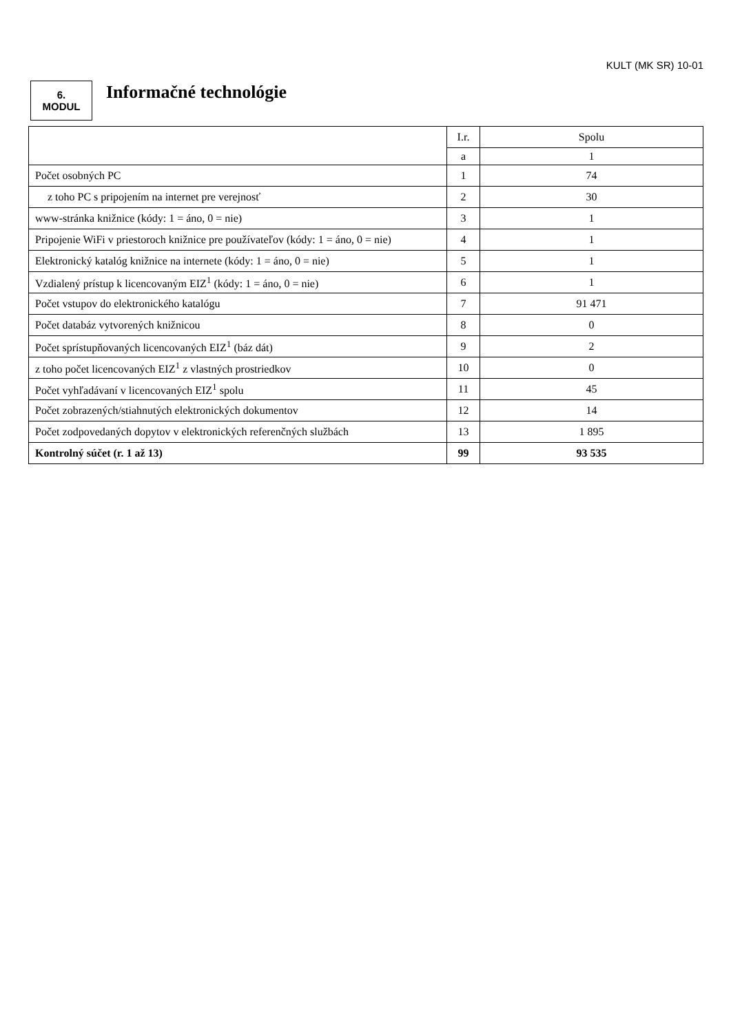KULT (MK SR) 10-01
6.
MODUL
Informačné technológie
| | I.r. | Spolu |
| | a | 1 |
| Počet osobných PC | 1 | 74 |
| z toho PC s pripojením na internet pre verejnosť | 2 | 30 |
| www-stránka knižnice (kódy: 1 = áno, 0 = nie) | 3 | 1 |
| Pripojenie WiFi v priestoroch knižnice pre používateľov (kódy: 1 = áno, 0 = nie) | 4 | 1 |
| Elektronický katalóg knižnice na internete (kódy: 1 = áno, 0 = nie) | 5 | 1 |
| Vzdialený prístup k licencovaným EIZ<sup>1</sup> (kódy: 1 = áno, 0 = nie) | 6 | 1 |
| Počet vstupov do elektronického katalógu | 7 | 91 471 |
| Počet databáz vytvorených knižnicou | 8 | 0 |
| Počet sprístupňovaných licencovaných EIZ<sup>1</sup> (báz dát) | 9 | 2 |
| z toho počet licencovaných EIZ<sup>1</sup> z vlastných prostriedkov | 10 | 0 |
| Počet vyhľadávaní v licencovaných EIZ<sup>1</sup> spolu | 11 | 45 |
| Počet zobrazených/stiahnutých elektronických dokumentov | 12 | 14 |
| Počet zodpovedaných dopytov v elektronických referenčných službách | 13 | 1 895 |
| Kontrolný súčet (r. 1 až 13) | 99 | 93 535 |